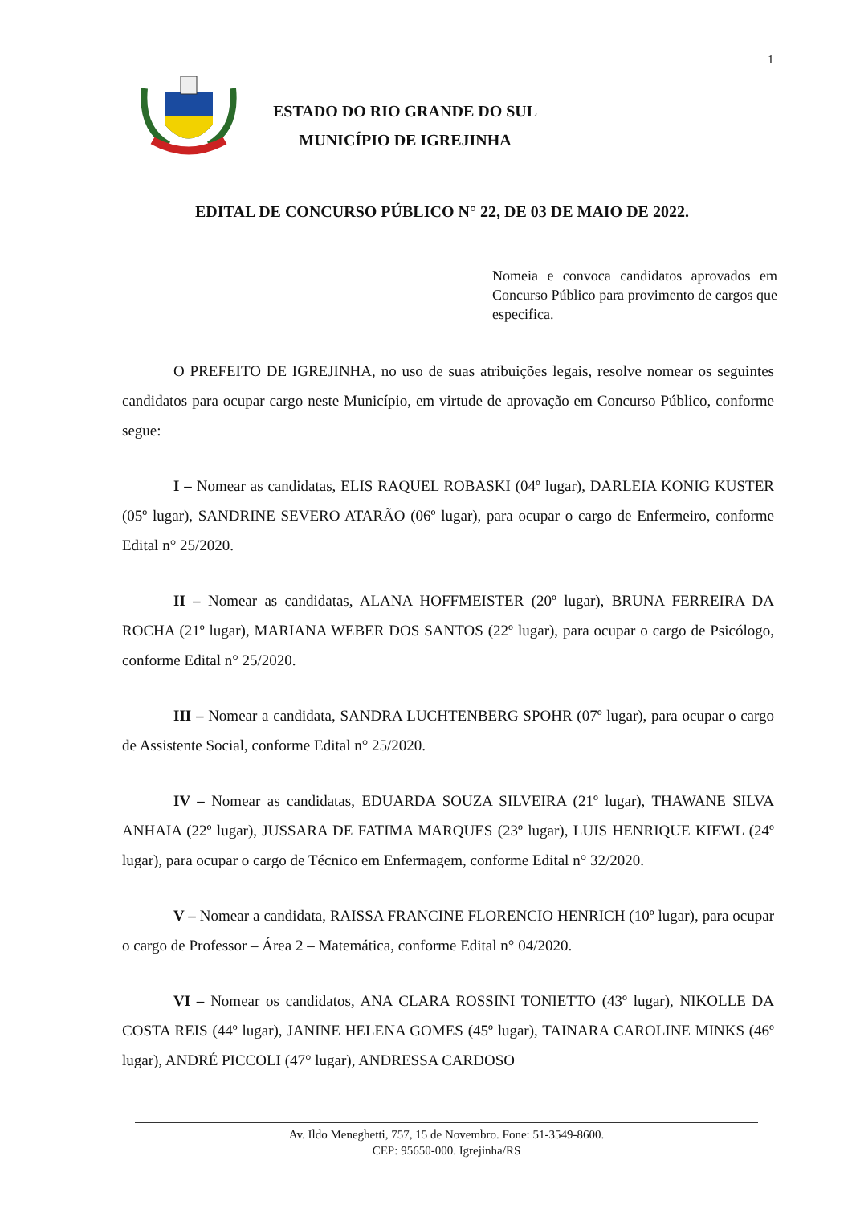1
ESTADO DO RIO GRANDE DO SUL
MUNICÍPIO DE IGREJINHA
EDITAL DE CONCURSO PÚBLICO N° 22, DE 03 DE MAIO DE 2022.
Nomeia e convoca candidatos aprovados em Concurso Público para provimento de cargos que especifica.
O PREFEITO DE IGREJINHA, no uso de suas atribuições legais, resolve nomear os seguintes candidatos para ocupar cargo neste Município, em virtude de aprovação em Concurso Público, conforme segue:
I – Nomear as candidatas, ELIS RAQUEL ROBASKI (04º lugar), DARLEIA KONIG KUSTER (05º lugar), SANDRINE SEVERO ATARÃO (06º lugar), para ocupar o cargo de Enfermeiro, conforme Edital n° 25/2020.
II – Nomear as candidatas, ALANA HOFFMEISTER (20º lugar), BRUNA FERREIRA DA ROCHA (21º lugar), MARIANA WEBER DOS SANTOS (22º lugar), para ocupar o cargo de Psicólogo, conforme Edital n° 25/2020.
III – Nomear a candidata, SANDRA LUCHTENBERG SPOHR (07º lugar), para ocupar o cargo de Assistente Social, conforme Edital n° 25/2020.
IV – Nomear as candidatas, EDUARDA SOUZA SILVEIRA (21º lugar), THAWANE SILVA ANHAIA (22º lugar), JUSSARA DE FATIMA MARQUES (23º lugar), LUIS HENRIQUE KIEWL (24º lugar), para ocupar o cargo de Técnico em Enfermagem, conforme Edital n° 32/2020.
V – Nomear a candidata, RAISSA FRANCINE FLORENCIO HENRICH (10º lugar), para ocupar o cargo de Professor – Área 2 – Matemática, conforme Edital n° 04/2020.
VI – Nomear os candidatos, ANA CLARA ROSSINI TONIETTO (43º lugar), NIKOLLE DA COSTA REIS (44º lugar), JANINE HELENA GOMES (45º lugar), TAINARA CAROLINE MINKS (46º lugar), ANDRÉ PICCOLI (47° lugar), ANDRESSA CARDOSO
Av. Ildo Meneghetti, 757, 15 de Novembro. Fone: 51-3549-8600.
CEP: 95650-000. Igrejinha/RS